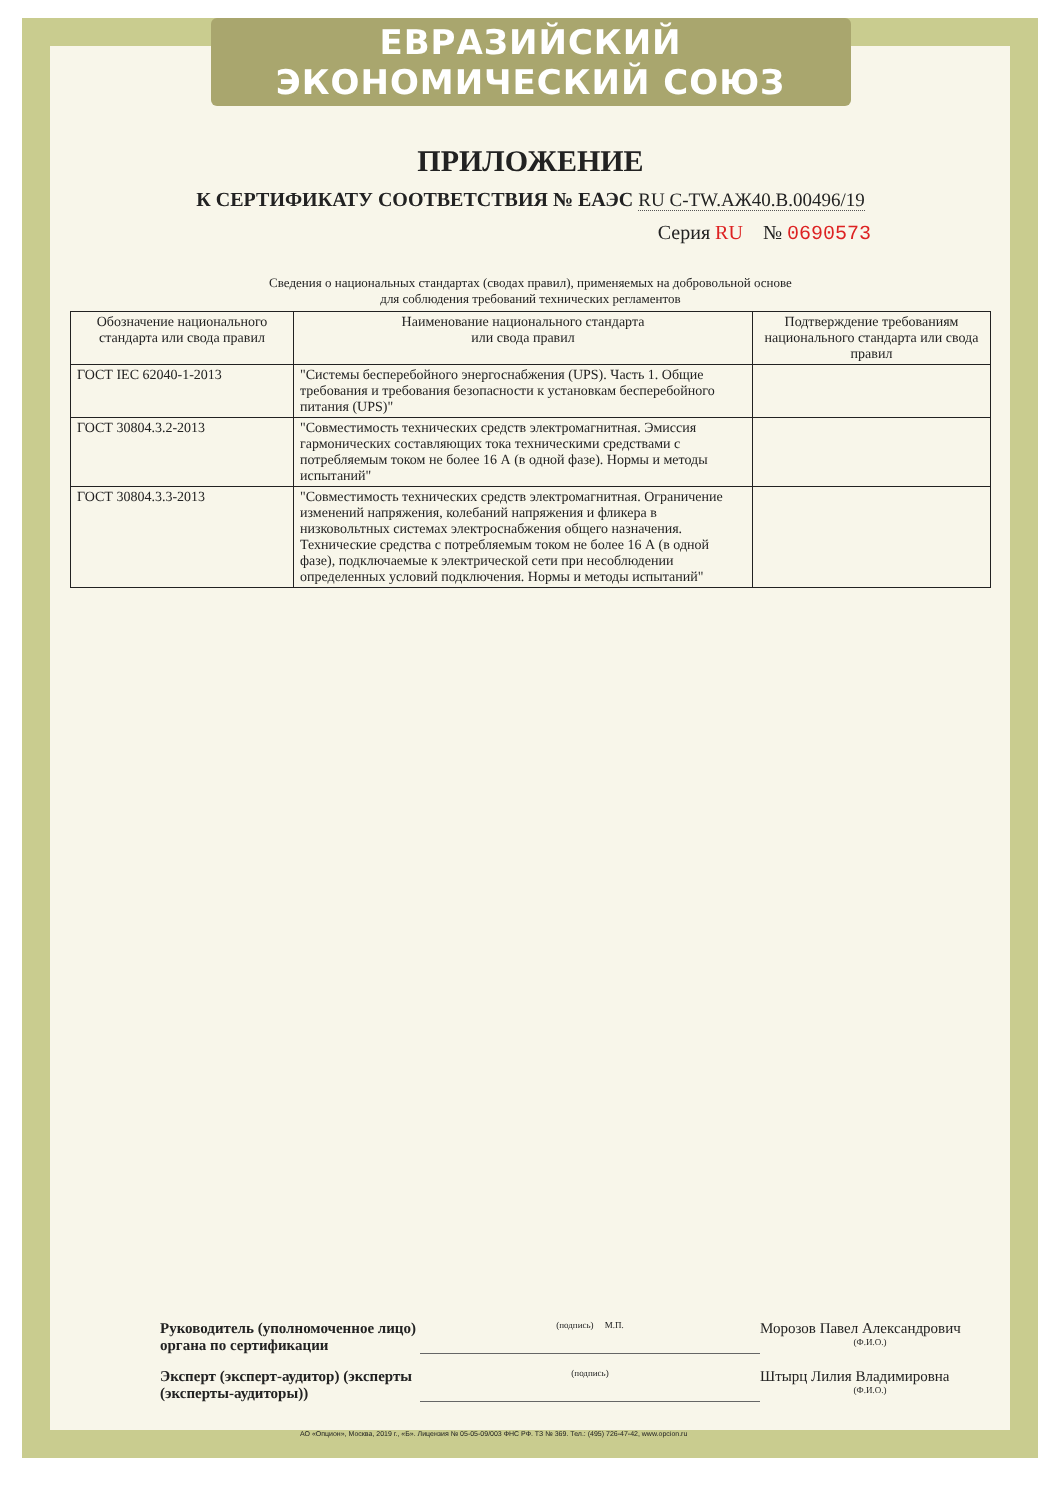ЕВРАЗИЙСКИЙ ЭКОНОМИЧЕСКИЙ СОЮЗ
ПРИЛОЖЕНИЕ
К СЕРТИФИКАТУ СООТВЕТСТВИЯ № ЕАЭС RU C-TW.АЖ40.В.00496/19
Серия RU № 0690573
Сведения о национальных стандартах (сводах правил), применяемых на добровольной основе
для соблюдения требований технических регламентов
| Обозначение национального стандарта или свода правил | Наименование национального стандарта или свода правил | Подтверждение требованиям национального стандарта или свода правил |
| --- | --- | --- |
| ГОСТ IEC 62040-1-2013 | "Системы бесперебойного энергоснабжения (UPS). Часть 1. Общие требования и требования безопасности к установкам бесперебойного питания (UPS)" | |
| ГОСТ 30804.3.2-2013 | "Совместимость технических средств электромагнитная. Эмиссия гармонических составляющих тока техническими средствами с потребляемым током не более 16 А (в одной фазе). Нормы и методы испытаний" | |
| ГОСТ 30804.3.3-2013 | "Совместимость технических средств электромагнитная. Ограничение изменений напряжения, колебаний напряжения и фликера в низковольтных системах электроснабжения общего назначения. Технические средства с потребляемым током не более 16 А (в одной фазе), подключаемые к электрической сети при несоблюдении определенных условий подключения. Нормы и методы испытаний" | |
Руководитель (уполномоченное лицо) органа по сертификации
(подпись) М.П.
Морозов Павел Александрович
(Ф.И.О.)
Эксперт (эксперт-аудитор) (эксперты (эксперты-аудиторы))
(подпись)
Штырц Лилия Владимировна
(Ф.И.О.)
АО «Опцион», Москва, 2019 г., «Б». Лицензия № 05-05-09/003 ФНС РФ. ТЗ № 369. Тел.: (495) 726-47-42, www.opcion.ru